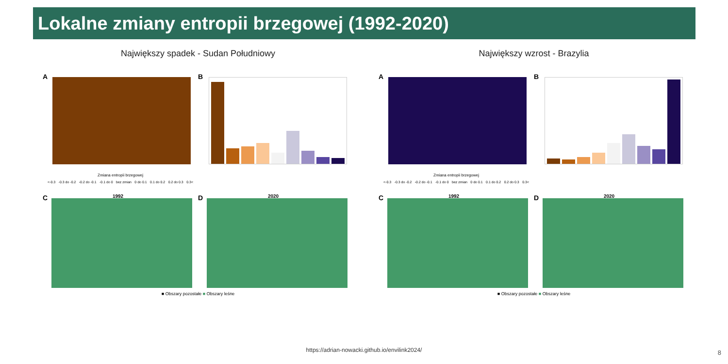Lokalne zmiany entropii brzegowej (1992-2020)
Największy spadek - Sudan Południowy
A B
Zmiana entropii brzegowej
<-0.3 -0.3 do -0.2 -0.2 do -0.1 -0.1 do 0 bez zmian 0 do 0.1 0.1 do 0.2 0.2 do 0.3 0.3<
C
1992
D
2020
■ Obszary pozostałe ■ Obszary leśne
Największy wzrost - Brazylia
A B
Zmiana entropii brzegowej
<-0.3 -0.3 do -0.2 -0.2 do -0.1 -0.1 do 0 bez zmian 0 do 0.1 0.1 do 0.2 0.2 do 0.3 0.3<
C
1992
D
2020
■ Obszary pozostałe ■ Obszary leśne
https://adrian-nowacki.github.io/envilink2024/
8